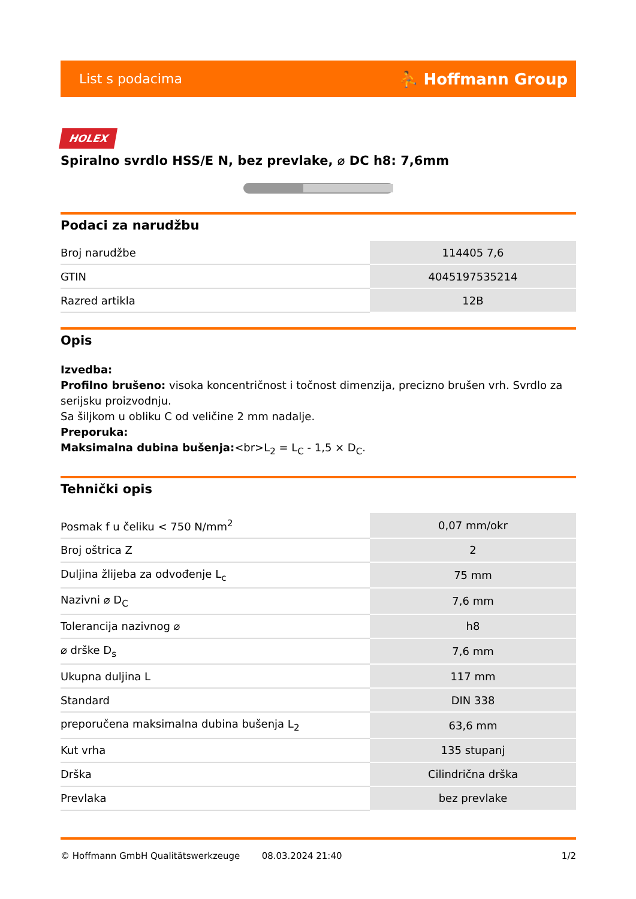List s podacima ⛹ Hoffmann Group
HOLEX
Spiralno svrdlo HSS/E N, bez prevlake, ⌀ DC h8: 7,6mm
Podaci za narudžbu
| Broj narudžbe | 114405 7,6 |
| GTIN | 4045197535214 |
| Razred artikla | 12B |
Opis
Izvedba:
Profilno brušeno: visoka koncentričnost i točnost dimenzija, precizno brušen vrh. Svrdlo za serijsku proizvodnju.
Sa šiljkom u obliku C od veličine 2 mm nadalje.
Preporuka:
Maksimalna dubina bušenja:<br>L<sub>2</sub> = L<sub>C</sub> - 1,5 × D<sub>C</sub>.
Tehnički opis
| Posmak f u čeliku < 750 N/mm<sup>2</sup> | 0,07 mm/okr |
| Broj oštrica Z | 2 |
| Duljina žlijeba za odvođenje L<sub>c</sub> | 75 mm |
| Nazivni ⌀ D<sub>C</sub> | 7,6 mm |
| Tolerancija nazivnog ⌀ | h8 |
| ⌀ drške D<sub>s</sub> | 7,6 mm |
| Ukupna duljina L | 117 mm |
| Standard | DIN 338 |
| preporučena maksimalna dubina bušenja L<sub>2</sub> | 63,6 mm |
| Kut vrha | 135 stupanj |
| Drška | Cilindrična drška |
| Prevlaka | bez prevlake |
© Hoffmann GmbH Qualitätswerkzeuge 08.03.2024 21:40 1/2